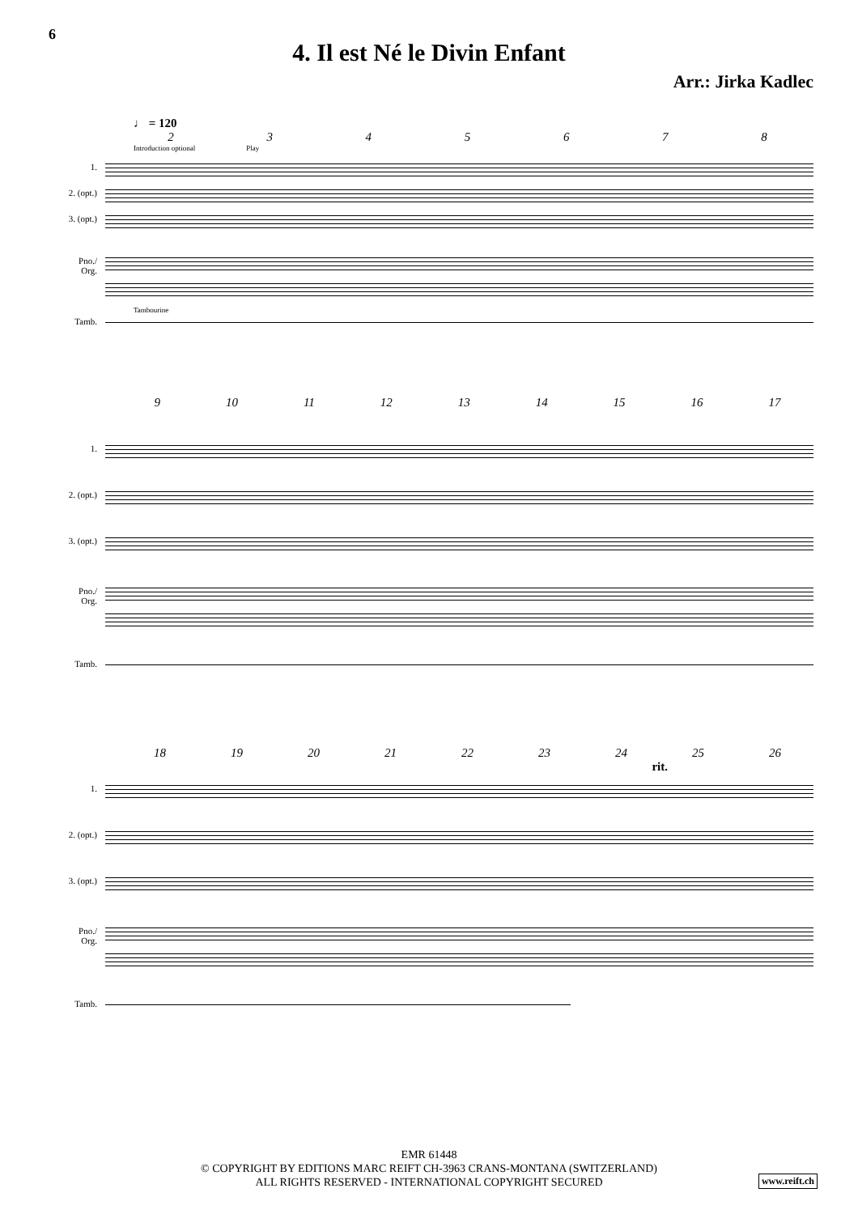6
4. Il est Né le Divin Enfant
Arr.: Jirka Kadlec
♩ = 120
2 3 4 5 6 7 8
Introduction optional Play
1.
2. (opt.)
3. (opt.)
Pno./ Org.
Tambourine
Tamb.
9 10 11 12 13 14 15 16 17
1.
2. (opt.)
3. (opt.)
Pno./ Org.
Tamb.
18 19 20 21 22 23 24 25 26
rit.
1.
2. (opt.)
3. (opt.)
Pno./ Org.
Tamb.
EMR 61448
© COPYRIGHT BY EDITIONS MARC REIFT CH-3963 CRANS-MONTANA (SWITZERLAND)
ALL RIGHTS RESERVED - INTERNATIONAL COPYRIGHT SECURED
www.reift.ch